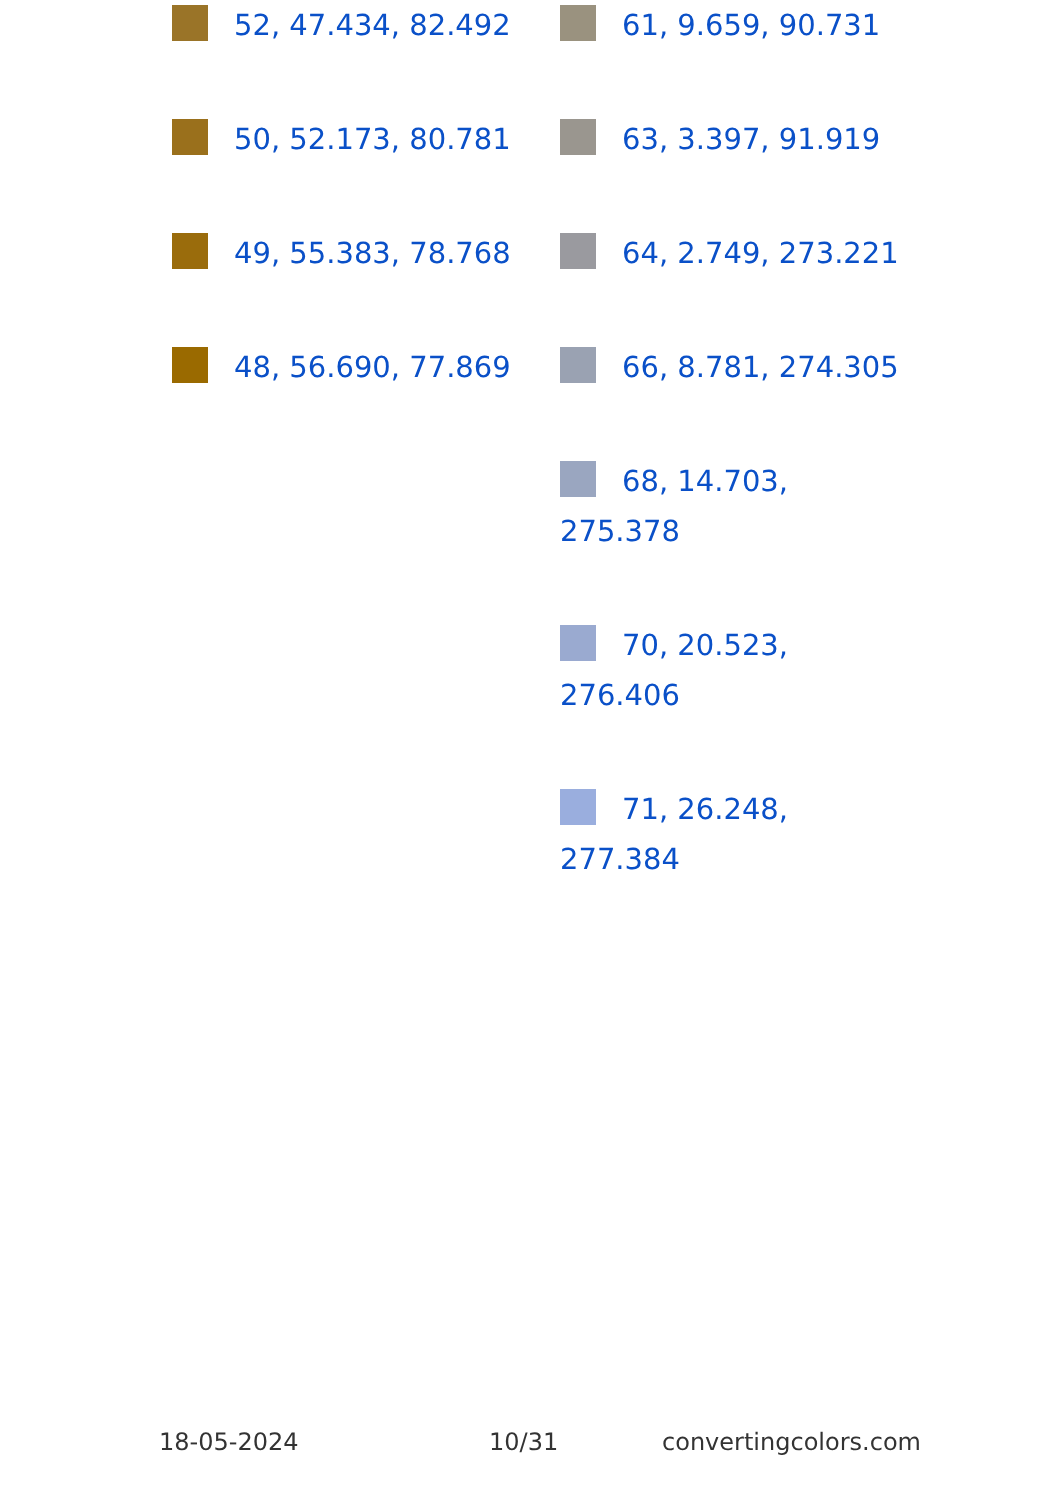52, 47.434, 82.492
50, 52.173, 80.781
49, 55.383, 78.768
48, 56.690, 77.869
61, 9.659, 90.731
63, 3.397, 91.919
64, 2.749, 273.221
66, 8.781, 274.305
68, 14.703,
275.378
70, 20.523,
276.406
71, 26.248,
277.384
18-05-2024 10/31 convertingcolors.com